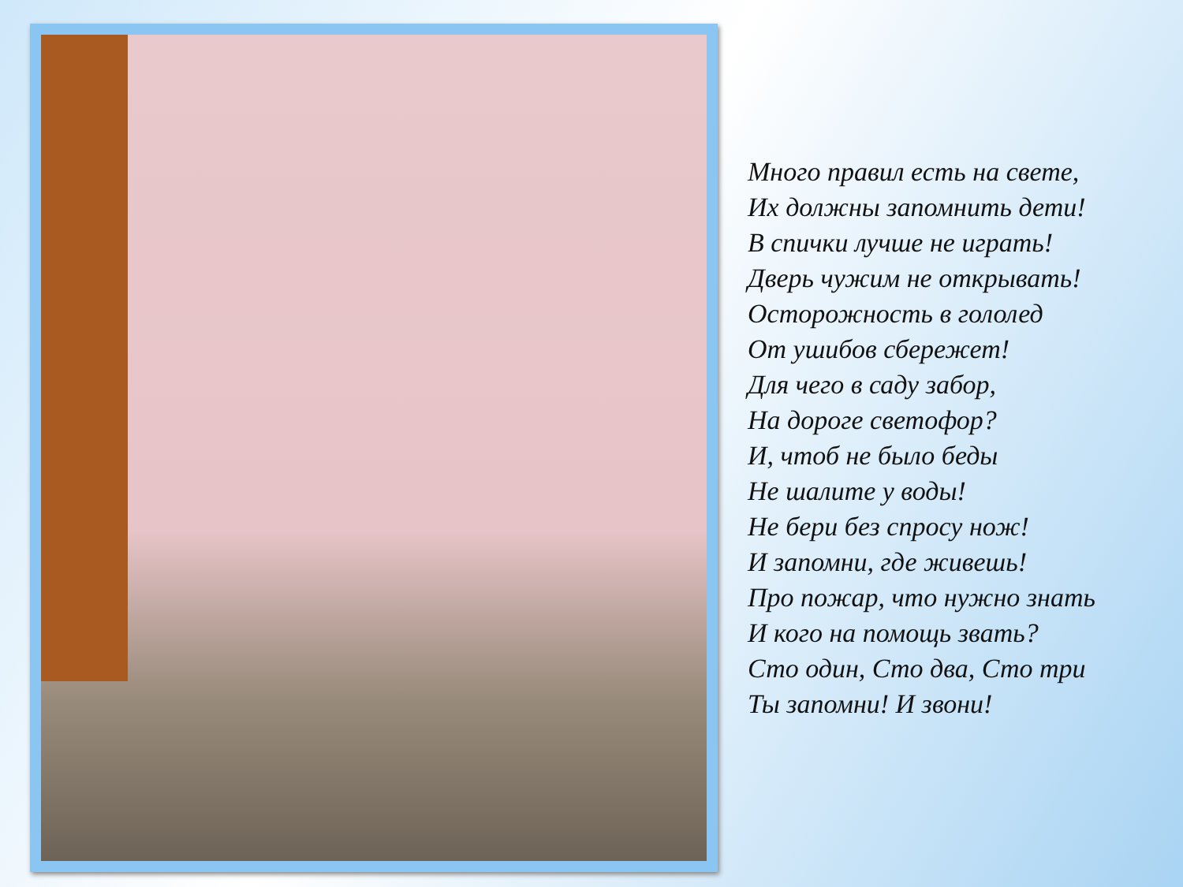Много правил есть на свете,
Их должны запомнить дети!
В спички лучше не играть!
Дверь чужим не открывать!
Осторожность в гололед
От ушибов сбережет!
Для чего в саду забор,
На дороге светофор?
И, чтоб не было беды
Не шалите у воды!
Не бери без спросу нож!
И запомни, где живешь!
Про пожар, что нужно знать
И кого на помощь звать?
Сто один, Сто два, Сто три
Ты запомни! И звони!